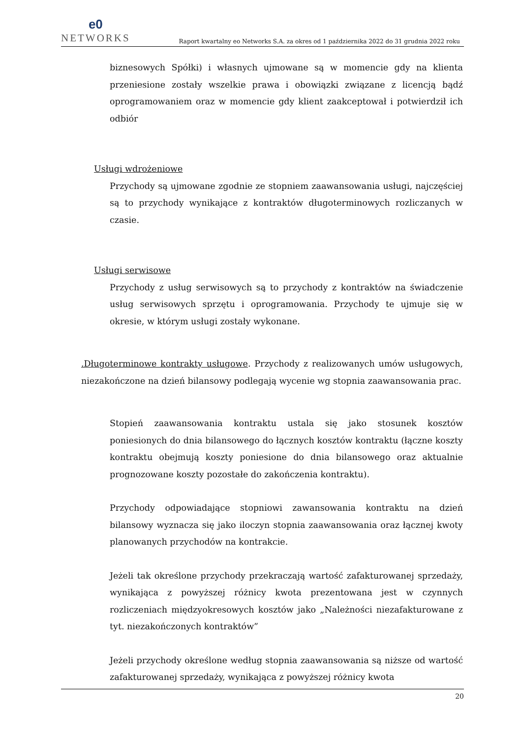e0
NETWORKS
Raport kwartalny eo Networks S.A. za okres od 1 października 2022 do 31 grudnia 2022 roku
biznesowych Spółki) i własnych ujmowane są w momencie gdy na klienta przeniesione zostały wszelkie prawa i obowiązki związane z licencją bądź oprogramowaniem oraz w momencie gdy klient zaakceptował i potwierdził ich odbiór
Usługi wdrożeniowe
Przychody są ujmowane zgodnie ze stopniem zaawansowania usługi, najczęściej są to przychody wynikające z kontraktów długoterminowych rozliczanych w czasie.
Usługi serwisowe
Przychody z usług serwisowych są to przychody z kontraktów na świadczenie usług serwisowych sprzętu i oprogramowania. Przychody te ujmuje się w okresie, w którym usługi zostały wykonane.
.Długoterminowe kontrakty usługowe. Przychody z realizowanych umów usługowych, niezakończone na dzień bilansowy podlegają wycenie wg stopnia zaawansowania prac.
Stopień zaawansowania kontraktu ustala się jako stosunek kosztów poniesionych do dnia bilansowego do łącznych kosztów kontraktu (łączne koszty kontraktu obejmują koszty poniesione do dnia bilansowego oraz aktualnie prognozowane koszty pozostałe do zakończenia kontraktu).
Przychody odpowiadające stopniowi zawansowania kontraktu na dzień bilansowy wyznacza się jako iloczyn stopnia zaawansowania oraz łącznej kwoty planowanych przychodów na kontrakcie.
Jeżeli tak określone przychody przekraczają wartość zafakturowanej sprzedaży, wynikająca z powyższej różnicy kwota prezentowana jest w czynnych rozliczeniach międzyokresowych kosztów jako „Należności niezafakturowane z tyt. niezakończonych kontraktów”
Jeżeli przychody określone według stopnia zaawansowania są niższe od wartość zafakturowanej sprzedaży, wynikająca z powyższej różnicy kwota
20